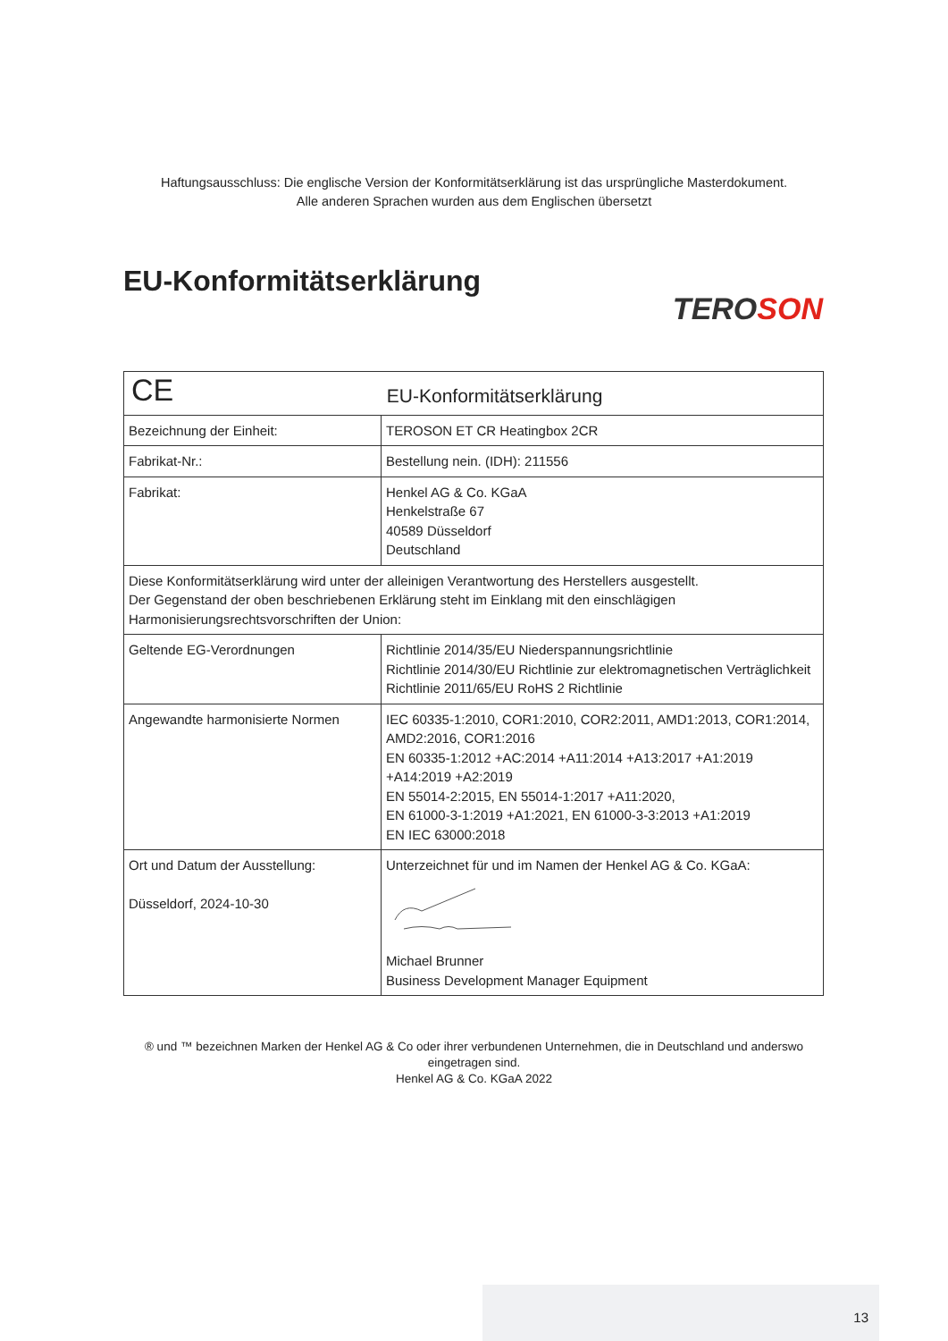Haftungsausschluss: Die englische Version der Konformitätserklärung ist das ursprüngliche Masterdokument.
Alle anderen Sprachen wurden aus dem Englischen übersetzt
EU-Konformitätserklärung
TEROSON
| CE EU-Konformitätserklärung | |
| Bezeichnung der Einheit: | TEROSON ET CR Heatingbox 2CR |
| Fabrikat-Nr.: | Bestellung nein. (IDH): 211556 |
| Fabrikat: | Henkel AG & Co. KGaA Henkelstraße 67 40589 Düsseldorf Deutschland |
| Diese Konformitätserklärung wird unter der alleinigen Verantwortung des Herstellers ausgestellt. Der Gegenstand der oben beschriebenen Erklärung steht im Einklang mit den einschlägigen Harmonisierungsrechtsvorschriften der Union: | |
| Geltende EG-Verordnungen | Richtlinie 2014/35/EU Niederspannungsrichtlinie Richtlinie 2014/30/EU Richtlinie zur elektromagnetischen Verträglichkeit Richtlinie 2011/65/EU RoHS 2 Richtlinie |
| Angewandte harmonisierte Normen | IEC 60335-1:2010, COR1:2010, COR2:2011, AMD1:2013, COR1:2014, AMD2:2016, COR1:2016 EN 60335-1:2012 +AC:2014 +A11:2014 +A13:2017 +A1:2019 +A14:2019 +A2:2019 EN 55014-2:2015, EN 55014-1:2017 +A11:2020, EN 61000-3-1:2019 +A1:2021, EN 61000-3-3:2013 +A1:2019 EN IEC 63000:2018 |
| Ort und Datum der Ausstellung: Düsseldorf, 2024-10-30 | Unterzeichnet für und im Namen der Henkel AG & Co. KGaA: Michael Brunner Business Development Manager Equipment |
® und ™ bezeichnen Marken der Henkel AG & Co oder ihrer verbundenen Unternehmen, die in Deutschland und anderswo
eingetragen sind.
Henkel AG & Co. KGaA 2022
13